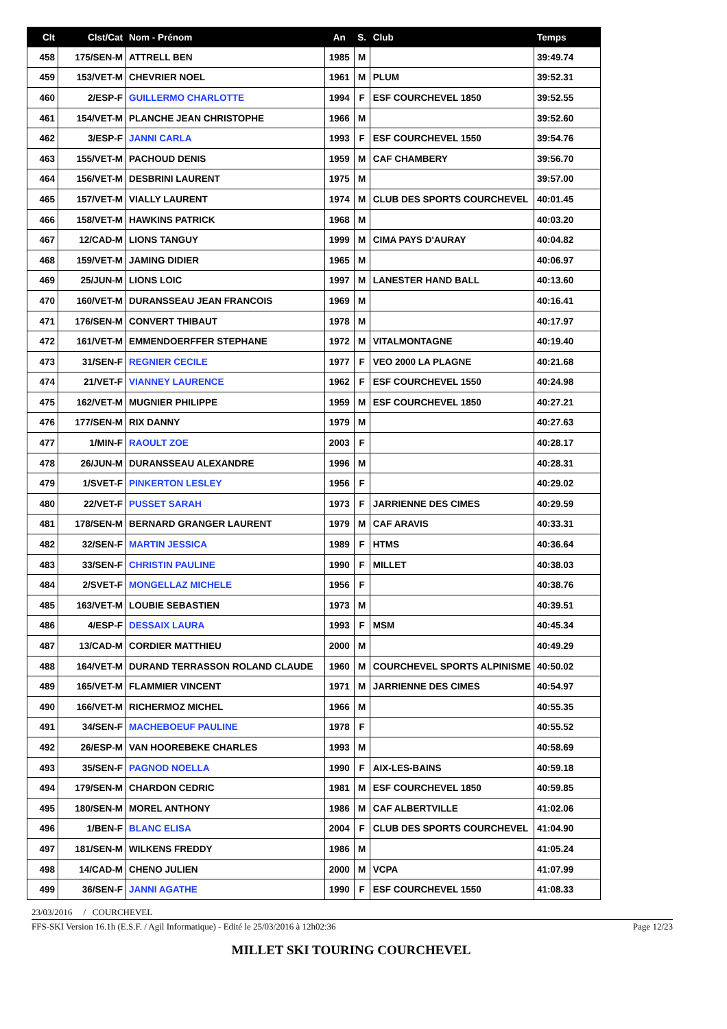| Clt | Clst/Cat | Nom - Prénom | An | S. | Club | Temps |
| --- | --- | --- | --- | --- | --- | --- |
| 458 | 175/SEN-M | ATTRELL BEN | 1985 | M | | 39:49.74 |
| 459 | 153/VET-M | CHEVRIER NOEL | 1961 | M | PLUM | 39:52.31 |
| 460 | 2/ESP-F | GUILLERMO CHARLOTTE | 1994 | F | ESF COURCHEVEL 1850 | 39:52.55 |
| 461 | 154/VET-M | PLANCHE JEAN CHRISTOPHE | 1966 | M | | 39:52.60 |
| 462 | 3/ESP-F | JANNI CARLA | 1993 | F | ESF COURCHEVEL 1550 | 39:54.76 |
| 463 | 155/VET-M | PACHOUD DENIS | 1959 | M | CAF CHAMBERY | 39:56.70 |
| 464 | 156/VET-M | DESBRINI LAURENT | 1975 | M | | 39:57.00 |
| 465 | 157/VET-M | VIALLY LAURENT | 1974 | M | CLUB DES SPORTS COURCHEVEL | 40:01.45 |
| 466 | 158/VET-M | HAWKINS PATRICK | 1968 | M | | 40:03.20 |
| 467 | 12/CAD-M | LIONS TANGUY | 1999 | M | CIMA PAYS D'AURAY | 40:04.82 |
| 468 | 159/VET-M | JAMING DIDIER | 1965 | M | | 40:06.97 |
| 469 | 25/JUN-M | LIONS LOIC | 1997 | M | LANESTER HAND BALL | 40:13.60 |
| 470 | 160/VET-M | DURANSSEAU JEAN FRANCOIS | 1969 | M | | 40:16.41 |
| 471 | 176/SEN-M | CONVERT THIBAUT | 1978 | M | | 40:17.97 |
| 472 | 161/VET-M | EMMENDOERFFER STEPHANE | 1972 | M | VITALMONTAGNE | 40:19.40 |
| 473 | 31/SEN-F | REGNIER CECILE | 1977 | F | VEO 2000 LA PLAGNE | 40:21.68 |
| 474 | 21/VET-F | VIANNEY LAURENCE | 1962 | F | ESF COURCHEVEL 1550 | 40:24.98 |
| 475 | 162/VET-M | MUGNIER PHILIPPE | 1959 | M | ESF COURCHEVEL 1850 | 40:27.21 |
| 476 | 177/SEN-M | RIX DANNY | 1979 | M | | 40:27.63 |
| 477 | 1/MIN-F | RAOULT ZOE | 2003 | F | | 40:28.17 |
| 478 | 26/JUN-M | DURANSSEAU ALEXANDRE | 1996 | M | | 40:28.31 |
| 479 | 1/SVET-F | PINKERTON LESLEY | 1956 | F | | 40:29.02 |
| 480 | 22/VET-F | PUSSET SARAH | 1973 | F | JARRIENNE DES CIMES | 40:29.59 |
| 481 | 178/SEN-M | BERNARD GRANGER LAURENT | 1979 | M | CAF ARAVIS | 40:33.31 |
| 482 | 32/SEN-F | MARTIN JESSICA | 1989 | F | HTMS | 40:36.64 |
| 483 | 33/SEN-F | CHRISTIN PAULINE | 1990 | F | MILLET | 40:38.03 |
| 484 | 2/SVET-F | MONGELLAZ MICHELE | 1956 | F | | 40:38.76 |
| 485 | 163/VET-M | LOUBIE SEBASTIEN | 1973 | M | | 40:39.51 |
| 486 | 4/ESP-F | DESSAIX LAURA | 1993 | F | MSM | 40:45.34 |
| 487 | 13/CAD-M | CORDIER MATTHIEU | 2000 | M | | 40:49.29 |
| 488 | 164/VET-M | DURAND TERRASSON ROLAND CLAUDE | 1960 | M | COURCHEVEL SPORTS ALPINISME | 40:50.02 |
| 489 | 165/VET-M | FLAMMIER VINCENT | 1971 | M | JARRIENNE DES CIMES | 40:54.97 |
| 490 | 166/VET-M | RICHERMOZ MICHEL | 1966 | M | | 40:55.35 |
| 491 | 34/SEN-F | MACHEBOEUF PAULINE | 1978 | F | | 40:55.52 |
| 492 | 26/ESP-M | VAN HOOREBEKE CHARLES | 1993 | M | | 40:58.69 |
| 493 | 35/SEN-F | PAGNOD NOELLA | 1990 | F | AIX-LES-BAINS | 40:59.18 |
| 494 | 179/SEN-M | CHARDON CEDRIC | 1981 | M | ESF COURCHEVEL 1850 | 40:59.85 |
| 495 | 180/SEN-M | MOREL ANTHONY | 1986 | M | CAF ALBERTVILLE | 41:02.06 |
| 496 | 1/BEN-F | BLANC ELISA | 2004 | F | CLUB DES SPORTS COURCHEVEL | 41:04.90 |
| 497 | 181/SEN-M | WILKENS FREDDY | 1986 | M | | 41:05.24 |
| 498 | 14/CAD-M | CHENO JULIEN | 2000 | M | VCPA | 41:07.99 |
| 499 | 36/SEN-F | JANNI AGATHE | 1990 | F | ESF COURCHEVEL 1550 | 41:08.33 |
23/03/2016 / COURCHEVEL
FFS-SKI Version 16.1h (E.S.F. / Agil Informatique) - Edité le 25/03/2016 à 12h02:36 Page 12/23
MILLET SKI TOURING COURCHEVEL